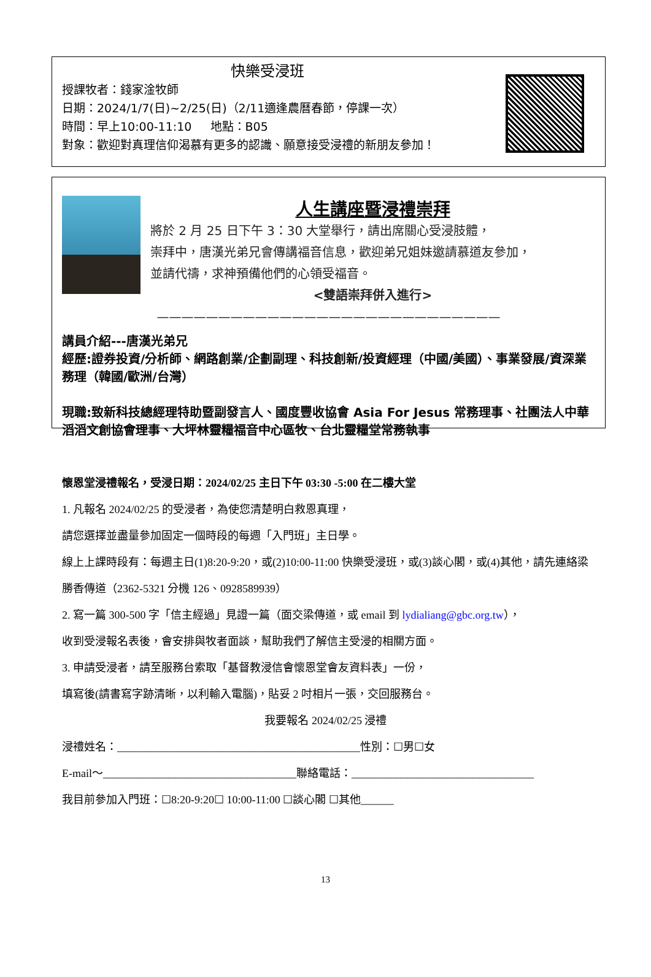快樂受浸班
授課牧者：錢家淦牧師
日期：2024/1/7(日)~2/25(日)（2/11適逢農曆春節，停課一次）
時間：早上10:00-11:10 地點：B05
對象：歡迎對真理信仰渴慕有更多的認識、願意接受浸禮的新朋友參加！
人生講座暨浸禮崇拜
將於 2 月 25 日下午 3：30 大堂舉行，請出席關心受浸肢體，
崇拜中，唐漢光弟兄會傳講福音信息，歡迎弟兄姐妹邀請慕道友參加，
並請代禱，求神預備他們的心領受福音。
<雙語崇拜併入進行>
————————————————————————————
講員介紹---唐漢光弟兄
經歷:證券投資/分析師、網路創業/企劃副理、科技創新/投資經理（中國/美國）、事業發展/資深業務理（韓國/歐洲/台灣）
現職:致新科技總經理特助暨副發言人、國度豐收協會 Asia For Jesus 常務理事、社團法人中華滔滔文創協會理事、大坪林靈糧福音中心區牧、台北靈糧堂常務執事
懷恩堂浸禮報名，受浸日期：2024/02/25 主日下午 03:30 -5:00 在二樓大堂
1. 凡報名 2024/02/25 的受浸者，為使您清楚明白救恩真理，
請您選擇並盡量參加固定一個時段的每週「入門班」主日學。
線上上課時段有：每週主日(1)8:20-9:20，或(2)10:00-11:00 快樂受浸班，或(3)談心閣，或(4)其他，請先連絡梁勝香傳道（2362-5321 分機 126、0928589939）
2. 寫一篇 300-500 字「信主經過」見證一篇（面交梁傳道，或 email 到 lydialiang@gbc.org.tw），
收到受浸報名表後，會安排與牧者面談，幫助我們了解信主受浸的相關方面。
3. 申請受浸者，請至服務台索取「基督教浸信會懷恩堂會友資料表」一份，
填寫後(請書寫字跡清晰，以利輸入電腦)，貼妥 2 吋相片一張，交回服務台。
我要報名 2024/02/25 浸禮
浸禮姓名：____________________________________________性別：☐男☐女
E-mail～___________________________________聯絡電話：_________________________________
我目前參加入門班：☐8:20-9:20☐ 10:00-11:00 ☐談心閣 ☐其他______
13